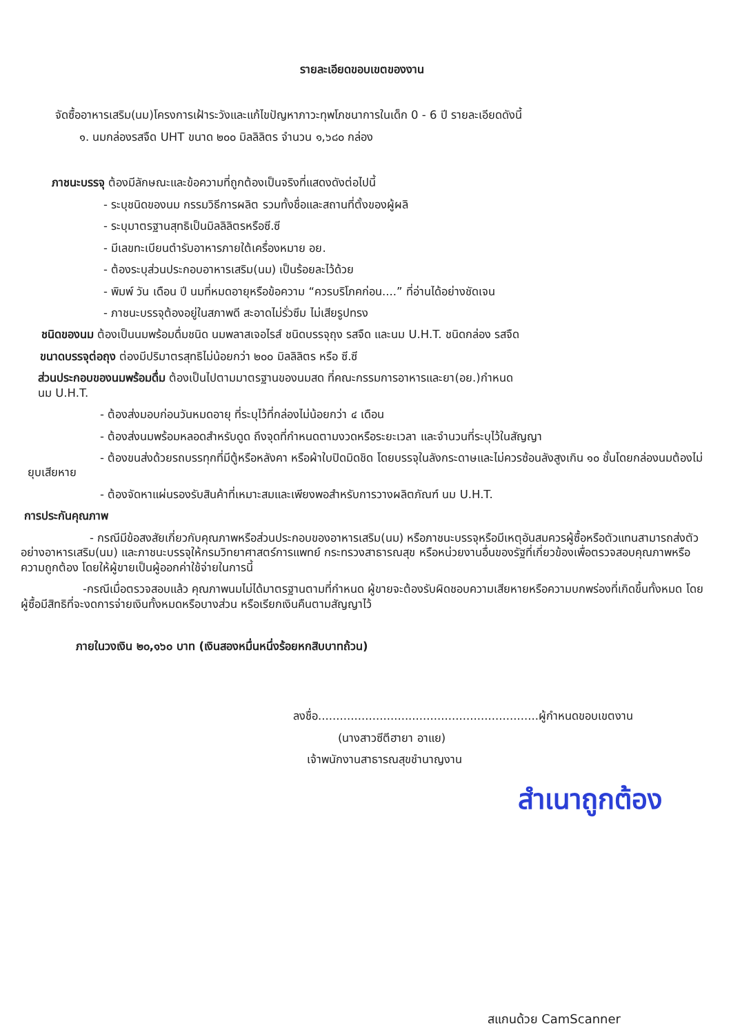รายละเอียดขอบเขตของงาน
จัดซื้ออาหารเสริม(นม)โครงการเฝ้าระวังและแก้ไขปัญหาภาวะทุพโภชนาการในเด็ก 0 - 6 ปี รายละเอียดดังนี้
๑. นมกล่องรสจืด UHT ขนาด ๒๐๐ มิลลิลิตร จำนวน ๑,๖๘๐ กล่อง
ภาชนะบรรจุ ต้องมีลักษณะและข้อความที่ถูกต้องเป็นจริงที่แสดงดังต่อไปนี้
- ระบุชนิดของนม กรรมวิธีการผลิต รวมทั้งชื่อและสถานที่ตั้งของผู้ผลิ
- ระบุมาตรฐานสุทธิเป็นมิลลิลิตรหรือซี.ซี
- มีเลขทะเบียนตำรับอาหารภายใต้เครื่องหมาย อย.
- ต้องระบุส่วนประกอบอาหารเสริม(นม) เป็นร้อยละไว้ด้วย
- พิมพ์ วัน เดือน ปี นมที่หมดอายุหรือข้อความ “ควรบริโภคก่อน....” ที่อ่านได้อย่างชัดเจน
- ภาชนะบรรจุต้องอยู่ในสภาพดี สะอาดไม่รั่วซึม ไม่เสียรูปทรง
ชนิดของนม ต้องเป็นนมพร้อมดื่มชนิด นมพลาสเจอไรส์ ชนิดบรรจุถุง รสจืด และนม U.H.T. ชนิดกล่อง รสจืด
ขนาดบรรจุต่อถุง ต่องมีปริมาตรสุทธิไม่น้อยกว่า ๒๐๐ มิลลิลิตร หรือ ซี.ซี
ส่วนประกอบของนมพร้อมดื่ม ต้องเป็นไปตามมาตรฐานของนมสด ที่คณะกรรมการอาหารและยา(อย.)กำหนด
นม U.H.T.
- ต้องส่งมอบก่อนวันหมดอายุ ที่ระบุไว้ที่กล่องไม่น้อยกว่า ๔ เดือน
- ต้องส่งนมพร้อมหลอดสำหรับดูด ถึงจุดที่กำหนดตามงวดหรือระยะเวลา และจำนวนที่ระบุไว้ในสัญญา
- ต้องขนส่งด้วยรถบรรทุกที่มีตู้หรือหลังคา หรือผ้าใบปิดมิดชิด โดยบรรจุในลังกระดาษและไม่ควรซ้อนลังสูงเกิน ๑๐ ชั้นโดยกล่องนมต้องไม่ยุบเสียหาย
- ต้องจัดหาแผ่นรองรับสินค้าที่เหมาะสมและเพียงพอสำหรับการวางผลิตภัณฑ์ นม U.H.T.
การประกันคุณภาพ
- กรณีมีข้อสงสัยเกี่ยวกับคุณภาพหรือส่วนประกอบของอาหารเสริม(นม) หรือภาชนะบรรจุหรือมีเหตุอันสมควรผู้ซื้อหรือตัวแทนสามารถส่งตัวอย่างอาหารเสริม(นม) และภาชนะบรรจุให้กรมวิทยาศาสตร์การแพทย์ กระทรวงสาธารณสุข หรือหน่วยงานอื่นของรัฐที่เกี่ยวข้องเพื่อตรวจสอบคุณภาพหรือความถูกต้อง โดยให้ผู้ขายเป็นผู้ออกค่าใช้จ่ายในการนี้
-กรณีเมื่อตรวจสอบแล้ว คุณภาพนมไม่ได้มาตรฐานตามที่กำหนด ผู้ขายจะต้องรับผิดชอบความเสียหายหรือความบกพร่องที่เกิดขึ้นทั้งหมด โดยผู้ซื้อมีสิทธิที่จะงดการจ่ายเงินทั้งหมดหรือบางส่วน หรือเรียกเงินคืนตามสัญญาไว้
ภายในวงเงิน ๒๐,๑๖๐ บาท (เงินสองหมื่นหนึ่งร้อยหกสิบบาทถ้วน)
ลงชื่อ.............................................................ผู้กำหนดขอบเขตงาน
(นางสาวซีตีฮายา อาแย)
เจ้าพนักงานสาธารณสุขชำนาญงาน
สำเนาถูกต้อง
สแกนด้วย CamScanner